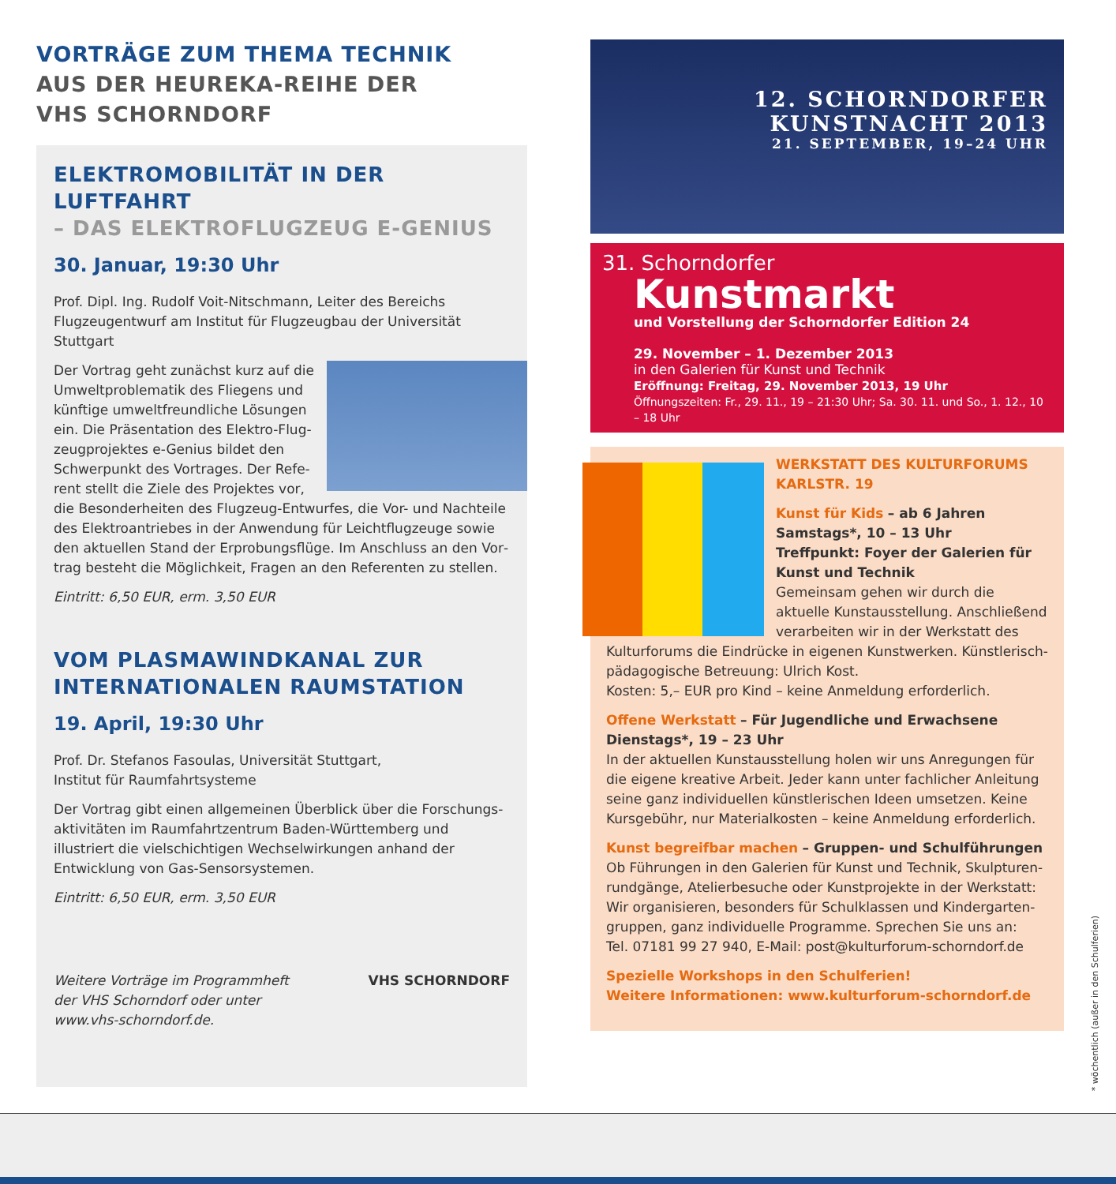VORTRÄGE ZUM THEMA TECHNIK
AUS DER HEUREKA-REIHE DER
VHS SCHORNDORF
ELEKTROMOBILITÄT IN DER LUFTFAHRT
– DAS ELEKTROFLUGZEUG E-GENIUS
30. Januar, 19:30 Uhr
Prof. Dipl. Ing. Rudolf Voit-Nitschmann, Leiter des Bereichs Flugzeug­entwurf am Institut für Flugzeugbau der Universität Stuttgart
Der Vortrag geht zunächst kurz auf die Umweltproblematik des Fliegens und künftige umweltfreundliche Lösungen ein. Die Präsentation des Elektro-Flug­zeugprojektes e-Genius bildet den Schwerpunkt des Vortrages. Der Refe­rent stellt die Ziele des Projektes vor, die Besonderheiten des Flugzeug-Entwurfes, die Vor- und Nachteile des Elektroantriebes in der Anwendung für Leichtflugzeuge sowie den aktuellen Stand der Erprobungsflüge. Im Anschluss an den Vor­trag besteht die Möglichkeit, Fragen an den Referenten zu stellen.
Eintritt: 6,50 EUR, erm. 3,50 EUR
VOM PLASMAWINDKANAL ZUR
INTERNATIONALEN RAUMSTATION
19. April, 19:30 Uhr
Prof. Dr. Stefanos Fasoulas, Universität Stuttgart,
Institut für Raumfahrtsysteme
Der Vortrag gibt einen allgemeinen Überblick über die Forschungs­aktivitäten im Raumfahrtzentrum Baden-Württemberg und illustriert die vielschichtigen Wechselwirkungen anhand der Entwicklung von Gas-Sensorsystemen.
Eintritt: 6,50 EUR, erm. 3,50 EUR
Weitere Vorträge im Programmheft
der VHS Schorndorf oder unter
www.vhs-schorndorf.de. VHS SCHORNDORF
12. SCHORNDORFER
KUNSTNACHT 2013
21. SEPTEMBER, 19–24 UHR
31. Schorndorfer
Kunstmarkt
und Vorstellung der Schorndorfer Edition 24
29. November – 1. Dezember 2013
in den Galerien für Kunst und Technik
Eröffnung: Freitag, 29. November 2013, 19 Uhr
Öffnungszeiten: Fr., 29. 11., 19 – 21:30 Uhr; Sa. 30. 11. und So., 1. 12., 10 – 18 Uhr
WERKSTATT DES KULTURFORUMS
KARLSTR. 19
Kunst für Kids – ab 6 Jahren
Samstags*, 10 – 13 Uhr
Treffpunkt: Foyer der Galerien für Kunst und Technik
Gemeinsam gehen wir durch die aktuelle Kunstausstellung. Anschließend verarbeiten wir in der Werkstatt des Kulturforums die Eindrücke in eigenen Kunstwerken. Künstlerisch-pädagogische Betreuung: Ulrich Kost.
Kosten: 5,– EUR pro Kind – keine Anmeldung erforderlich.
Offene Werkstatt – Für Jugendliche und Erwachsene
Dienstags*, 19 – 23 Uhr
In der aktuellen Kunstausstellung holen wir uns Anregungen für die eigene kreative Arbeit. Jeder kann unter fachlicher Anleitung seine ganz individuellen künstlerischen Ideen umsetzen. Keine Kursgebühr, nur Materialkosten – keine Anmeldung erforderlich.
Kunst begreifbar machen – Gruppen- und Schulführungen
Ob Führungen in den Galerien für Kunst und Technik, Skulpturen­rundgänge, Atelierbesuche oder Kunstprojekte in der Werkstatt: Wir organisieren, besonders für Schulklassen und Kindergarten­gruppen, ganz individuelle Programme. Sprechen Sie uns an:
Tel. 07181 99 27 940, E-Mail: post@kulturforum-schorndorf.de
Spezielle Workshops in den Schulferien!
Weitere Informationen: www.kulturforum-schorndorf.de
* wöchentlich (außer in den Schulferien)